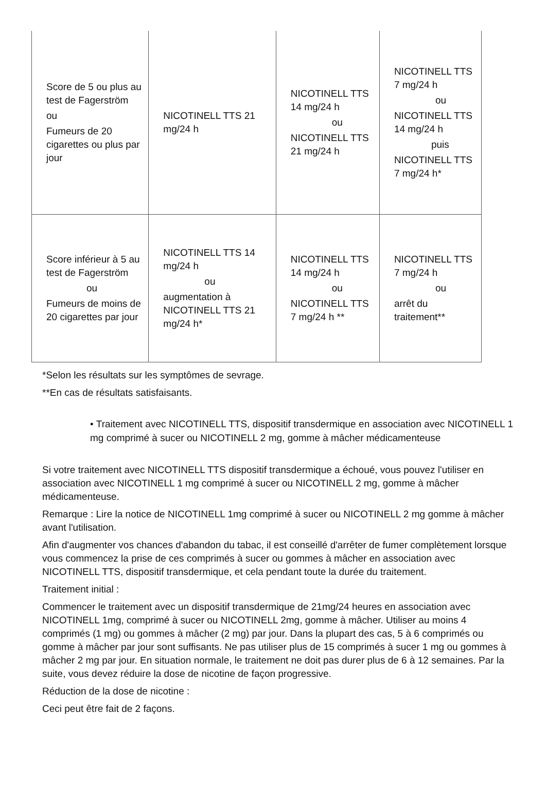| Score de 5 ou plus au test de Fagerström ou Fumeurs de 20 cigarettes ou plus par jour | NICOTINELL TTS 21 mg/24 h | NICOTINELL TTS 14 mg/24 h ou NICOTINELL TTS 21 mg/24 h | NICOTINELL TTS 7 mg/24 h ou NICOTINELL TTS 14 mg/24 h puis NICOTINELL TTS 7 mg/24 h* |
| Score inférieur à 5 au test de Fagerström ou Fumeurs de moins de 20 cigarettes par jour | NICOTINELL TTS 14 mg/24 h ou augmentation à NICOTINELL TTS 21 mg/24 h* | NICOTINELL TTS 14 mg/24 h ou NICOTINELL TTS 7 mg/24 h ** | NICOTINELL TTS 7 mg/24 h ou arrêt du traitement** |
*Selon les résultats sur les symptômes de sevrage.
**En cas de résultats satisfaisants.
• Traitement avec NICOTINELL TTS, dispositif transdermique en association avec NICOTINELL 1 mg comprimé à sucer ou NICOTINELL 2 mg, gomme à mâcher médicamenteuse
Si votre traitement avec NICOTINELL TTS dispositif transdermique a échoué, vous pouvez l'utiliser en association avec NICOTINELL 1 mg comprimé à sucer ou NICOTINELL 2 mg, gomme à mâcher médicamenteuse.
Remarque : Lire la notice de NICOTINELL 1mg comprimé à sucer ou NICOTINELL 2 mg gomme à mâcher avant l'utilisation.
Afin d'augmenter vos chances d'abandon du tabac, il est conseillé d'arrêter de fumer complètement lorsque vous commencez la prise de ces comprimés à sucer ou gommes à mâcher en association avec NICOTINELL TTS, dispositif transdermique, et cela pendant toute la durée du traitement.
Traitement initial :
Commencer le traitement avec un dispositif transdermique de 21mg/24 heures en association avec NICOTINELL 1mg, comprimé à sucer ou NICOTINELL 2mg, gomme à mâcher. Utiliser au moins 4 comprimés (1 mg) ou gommes à mâcher (2 mg) par jour. Dans la plupart des cas, 5 à 6 comprimés ou gomme à mâcher par jour sont suffisants. Ne pas utiliser plus de 15 comprimés à sucer 1 mg ou gommes à mâcher 2 mg par jour. En situation normale, le traitement ne doit pas durer plus de 6 à 12 semaines. Par la suite, vous devez réduire la dose de nicotine de façon progressive.
Réduction de la dose de nicotine :
Ceci peut être fait de 2 façons.